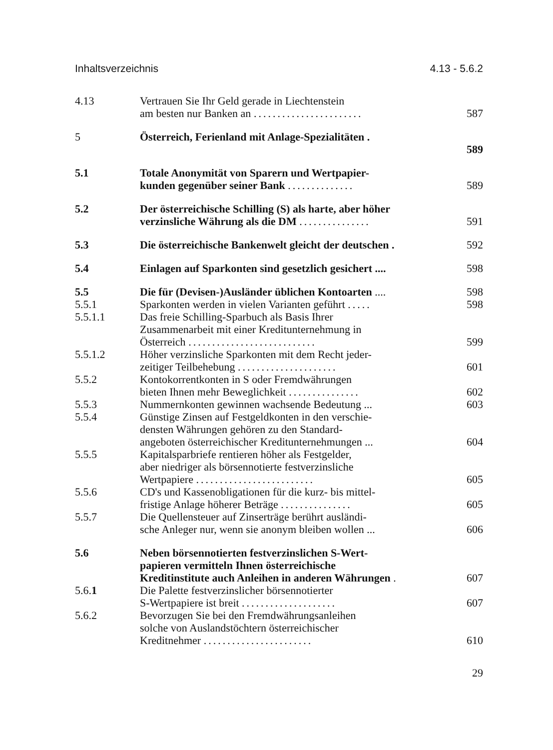Inhaltsverzeichnis 4.13 - 5.6.2
4.13 Vertrauen Sie Ihr Geld gerade in Liechtenstein
am besten nur Banken an .......................
587
5 Österreich, Ferienland mit Anlage-Spezialitäten .
589
5.1 Totale Anonymität von Sparern und Wertpapier-
kunden gegenüber seiner Bank ..............
589
5.2 Der österreichische Schilling (S) als harte, aber höher
verzinsliche Währung als die DM ...............
591
5.3 Die österreichische Bankenwelt gleicht der deutschen .
592
5.4 Einlagen auf Sparkonten sind gesetzlich gesichert ....
598
5.5 Die für (Devisen-)Ausländer üblichen Kontoarten ....
598
5.5.1 Sparkonten werden in vielen Varianten geführt .....
598
5.5.1.1 Das freie Schilling-Sparbuch als Basis Ihrer
Zusammenarbeit mit einer Kreditunternehmung in
Österreich ...........................
599
5.5.1.2 Höher verzinsliche Sparkonten mit dem Recht jeder-
zeitiger Teilbehebung .....................
601
5.5.2 Kontokorrentkonten in S oder Fremdwährungen
bieten Ihnen mehr Beweglichkeit ...............
602
5.5.3 Nummernkonten gewinnen wachsende Bedeutung ...
603
5.5.4 Günstige Zinsen auf Festgeldkonten in den verschie-
densten Währungen gehören zu den Standard-
angeboten österreichischer Kreditunternehmungen ...
604
5.5.5 Kapitalsparbriefe rentieren höher als Festgelder,
aber niedriger als börsennotierte festverzinsliche
Wertpapiere .........................
605
5.5.6 CD's und Kassenobligationen für die kurz- bis mittel-
fristige Anlage höherer Beträge ...............
605
5.5.7 Die Quellensteuer auf Zinserträge berührt ausländi-
sche Anleger nur, wenn sie anonym bleiben wollen ...
606
5.6 Neben börsennotierten festverzinslichen S-Wert-
papieren vermitteln Ihnen österreichische
Kreditinstitute auch Anleihen in anderen Währungen .
607
5.6.1 Die Palette festverzinslicher börsennotierter
S-Wertpapiere ist breit ....................
607
5.6.2 Bevorzugen Sie bei den Fremdwährungsanleihen
solche von Auslandstöchtern österreichischer
Kreditnehmer .......................
610
29